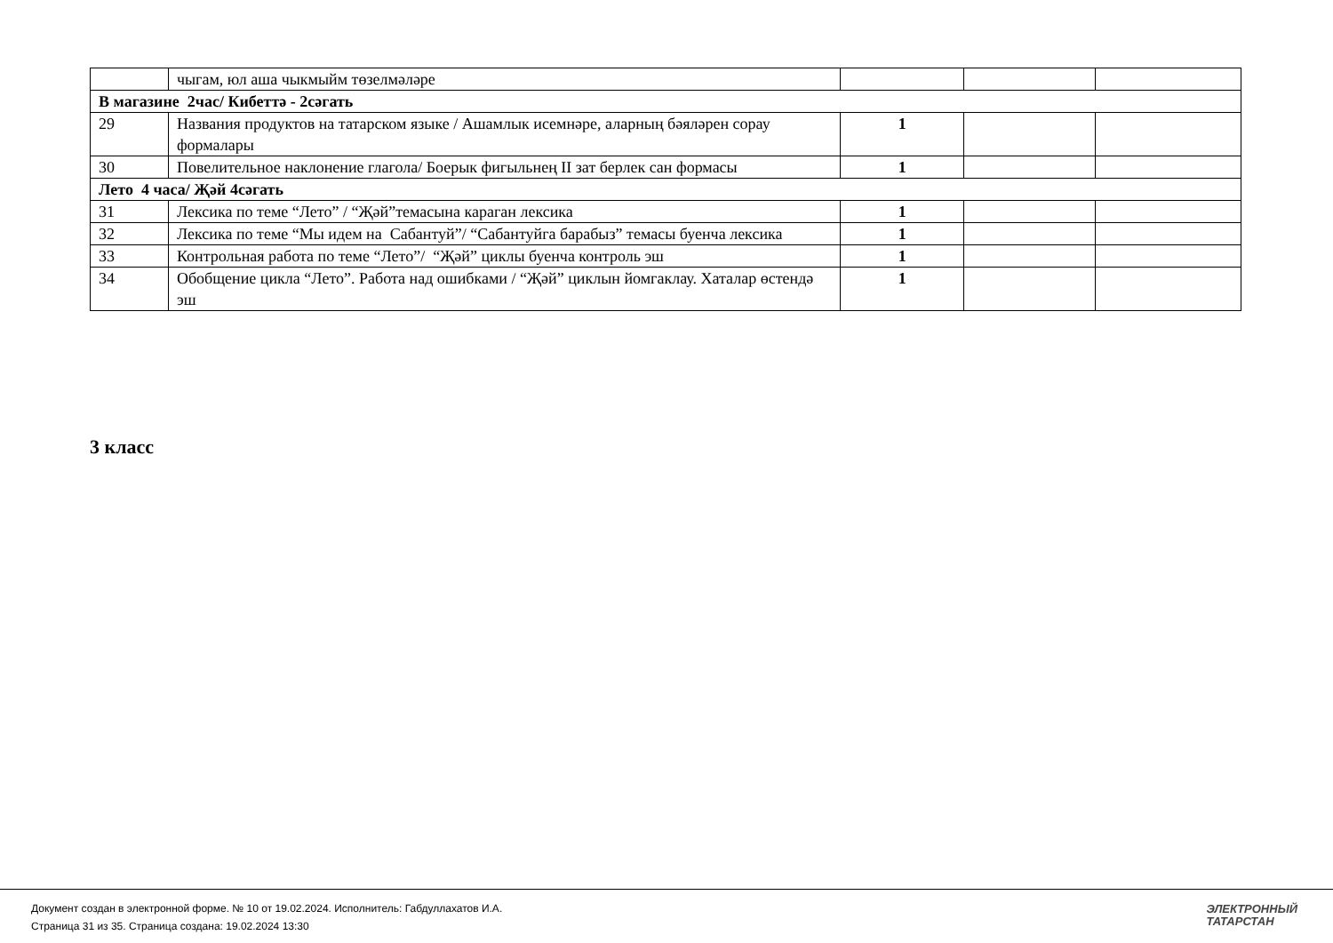| | чыгам, юл аша чыкмыйм төзелмәләре | | | |
| В магазине 2час/ Кибеттә - 2сәгать | | | | |
| 29 | Названия продуктов на татарском языке / Ашамлык исемнәре, аларның бәяләрен сорау формалары | 1 | | |
| 30 | Повелительное наклонение глагола/ Боерык фигыльнең II зат берлек сан формасы | 1 | | |
| Лето 4 часа/ Җәй 4сәгать | | | | |
| 31 | Лексика по теме “Лето” / “Җәй”темасына караган лексика | 1 | | |
| 32 | Лексика по теме “Мы идем на Сабантуй”/ “Сабантуйга барабыз” темасы буенча лексика | 1 | | |
| 33 | Контрольная работа по теме “Лето”/ “Җәй” циклы буенча контроль эш | 1 | | |
| 34 | Обобщение цикла “Лето”. Работа над ошибками / “Җәй” циклын йомгаклау. Хаталар өстендә эш | 1 | | |
3 класс
Документ создан в электронной форме. № 10 от 19.02.2024. Исполнитель: Габдуллахатов И.А.
Страница 31 из 35. Страница создана: 19.02.2024 13:30
ЭЛЕКТРОННЫЙ
ТАТАРСТАН